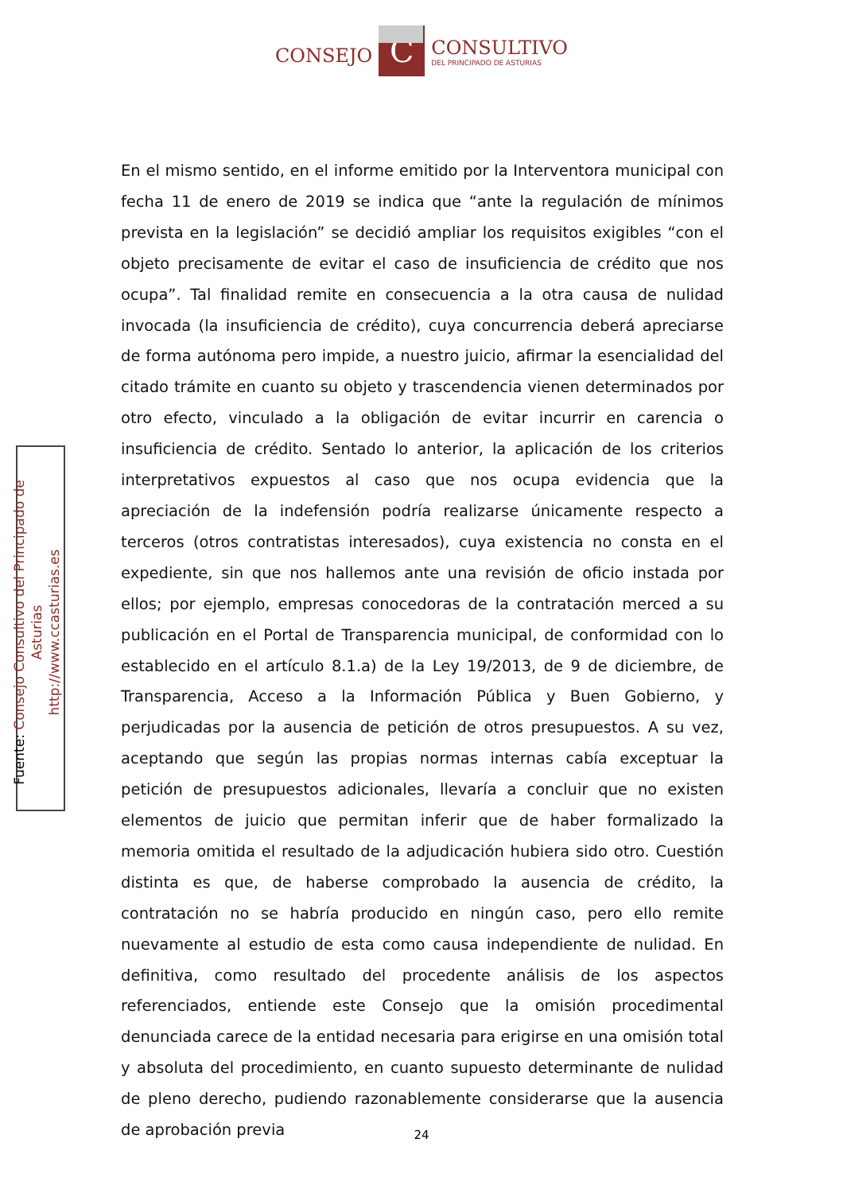CONSEJO
C
CONSULTIVO
DEL PRINCIPADO DE ASTURIAS
En el mismo sentido, en el informe emitido por la Interventora municipal con fecha 11 de enero de 2019 se indica que “ante la regulación de mínimos prevista en la legislación” se decidió ampliar los requisitos exigibles “con el objeto precisamente de evitar el caso de insuficiencia de crédito que nos ocupa”. Tal finalidad remite en consecuencia a la otra causa de nulidad invocada (la insuficiencia de crédito), cuya concurrencia deberá apreciarse de forma autónoma pero impide, a nuestro juicio, afirmar la esencialidad del citado trámite en cuanto su objeto y trascendencia vienen determinados por otro efecto, vinculado a la obligación de evitar incurrir en carencia o insuficiencia de crédito. Sentado lo anterior, la aplicación de los criterios interpretativos expuestos al caso que nos ocupa evidencia que la apreciación de la indefensión podría realizarse únicamente respecto a terceros (otros contratistas interesados), cuya existencia no consta en el expediente, sin que nos hallemos ante una revisión de oficio instada por ellos; por ejemplo, empresas conocedoras de la contratación merced a su publicación en el Portal de Transparencia municipal, de conformidad con lo establecido en el artículo 8.1.a) de la Ley 19/2013, de 9 de diciembre, de Transparencia, Acceso a la Información Pública y Buen Gobierno, y perjudicadas por la ausencia de petición de otros presupuestos. A su vez, aceptando que según las propias normas internas cabía exceptuar la petición de presupuestos adicionales, llevaría a concluir que no existen elementos de juicio que permitan inferir que de haber formalizado la memoria omitida el resultado de la adjudicación hubiera sido otro. Cuestión distinta es que, de haberse comprobado la ausencia de crédito, la contratación no se habría producido en ningún caso, pero ello remite nuevamente al estudio de esta como causa independiente de nulidad. En definitiva, como resultado del procedente análisis de los aspectos referenciados, entiende este Consejo que la omisión procedimental denunciada carece de la entidad necesaria para erigirse en una omisión total y absoluta del procedimiento, en cuanto supuesto determinante de nulidad de pleno derecho, pudiendo razonablemente considerarse que la ausencia de aprobación previa
Fuente: Consejo Consultivo del Principado de Asturias
http://www.ccasturias.es
24